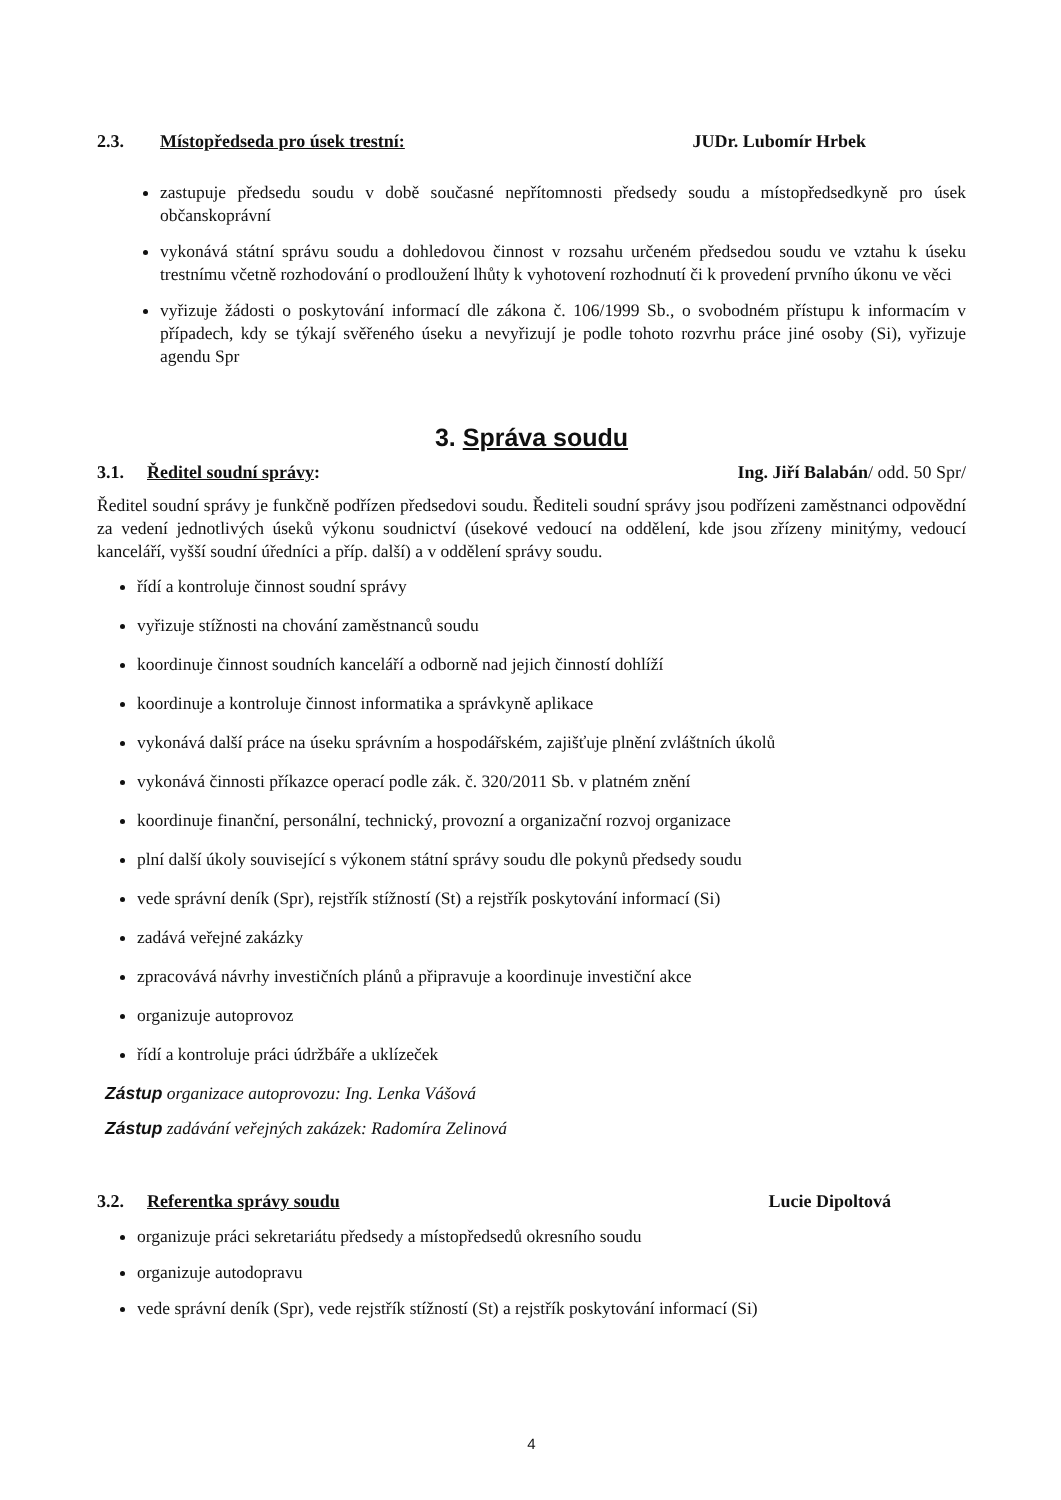2.3. Místopředseda pro úsek trestní: JUDr. Lubomír Hrbek
zastupuje předsedu soudu v době současné nepřítomnosti předsedy soudu a místopředsedkyně pro úsek občanskoprávní
vykonává státní správu soudu a dohledovou činnost v rozsahu určeném předsedou soudu ve vztahu k úseku trestnímu včetně rozhodování o prodloužení lhůty k vyhotovení rozhodnutí či k provedení prvního úkonu ve věci
vyřizuje žádosti o poskytování informací dle zákona č. 106/1999 Sb., o svobodném přístupu k informacím v případech, kdy se týkají svěřeného úseku a nevyřizují je podle tohoto rozvrhu práce jiné osoby (Si), vyřizuje agendu Spr
3. Správa soudu
3.1. Ředitel soudní správy: Ing. Jiří Balabán/ odd. 50 Spr/
Ředitel soudní správy je funkčně podřízen předsedovi soudu. Řediteli soudní správy jsou podřízeni zaměstnanci odpovědní za vedení jednotlivých úseků výkonu soudnictví (úsekové vedoucí na oddělení, kde jsou zřízeny minitýmy, vedoucí kanceláří, vyšší soudní úředníci a příp. další) a v oddělení správy soudu.
řídí a kontroluje činnost soudní správy
vyřizuje stížnosti na chování zaměstnanců soudu
koordinuje činnost soudních kanceláří a odborně nad jejich činností dohlíží
koordinuje a kontroluje činnost informatika a správkyně aplikace
vykonává další práce na úseku správním a hospodářském, zajišťuje plnění zvláštních úkolů
vykonává činnosti příkazce operací podle zák. č. 320/2011 Sb. v platném znění
koordinuje finanční, personální, technický, provozní a organizační rozvoj organizace
plní další úkoly související s výkonem státní správy soudu dle pokynů předsedy soudu
vede správní deník (Spr), rejstřík stížností (St) a rejstřík poskytování informací (Si)
zadává veřejné zakázky
zpracovává návrhy investičních plánů a připravuje a koordinuje investiční akce
organizuje autoprovoz
řídí a kontroluje práci údržbáře a uklízeček
Zástup organizace autoprovozu: Ing. Lenka Vášová
Zástup zadávání veřejných zakázek: Radomíra Zelinová
3.2. Referentka správy soudu Lucie Dipoltová
organizuje práci sekretariátu předsedy a místopředsedů okresního soudu
organizuje autodopravu
vede správní deník (Spr), vede rejstřík stížností (St) a rejstřík poskytování informací (Si)
4